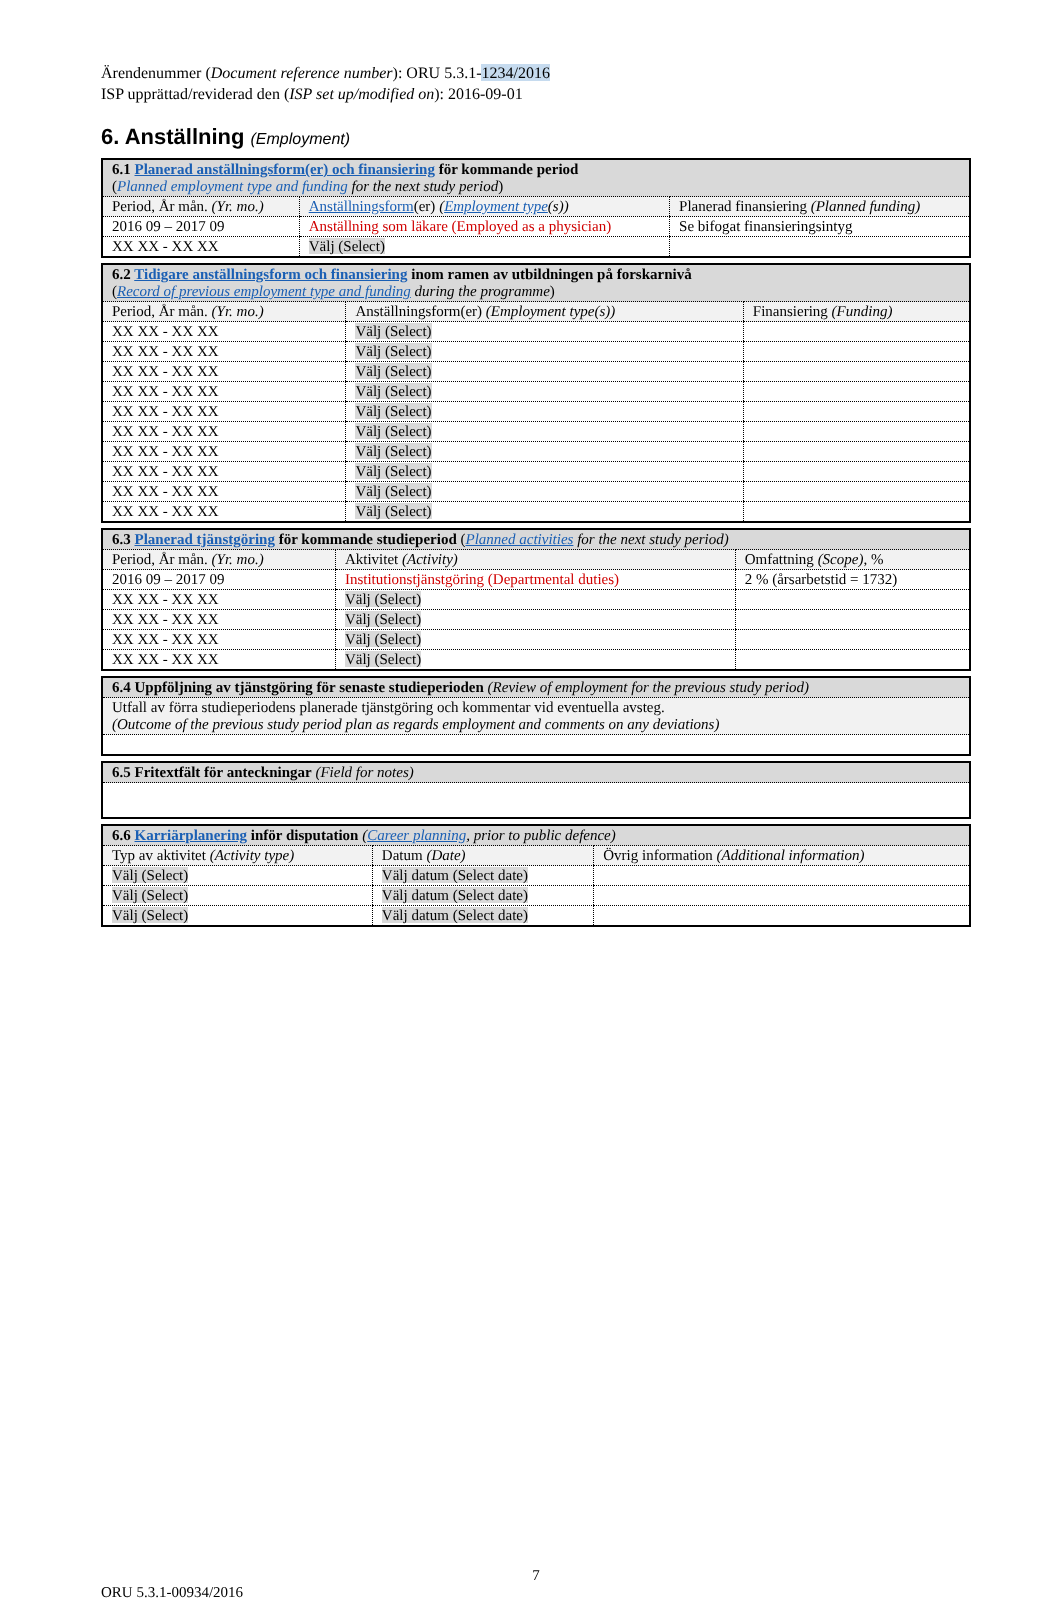Ärendenummer (Document reference number): ORU 5.3.1-1234/2016
ISP upprättad/reviderad den (ISP set up/modified on): 2016-09-01
6. Anställning (Employment)
| 6.1 Planerad anställningsform(er) och finansiering för kommande period ( Planned employment type and funding for the next study period ) | | |
| Period, År mån. (Yr. mo.) | Anställningsform (er) ( Employment type (s)) | Planerad finansiering (Planned funding) |
| 2016 09 – 2017 09 | Anställning som läkare (Employed as a physician) | Se bifogat finansieringsintyg |
| XX XX - XX XX | Välj (Select) | |
| 6.2 Tidigare anställningsform och finansiering inom ramen av utbildningen på forskarnivå ( Record of previous employment type and funding during the programme ) | | |
| Period, År mån. (Yr. mo.) | Anställningsform(er) (Employment type(s)) | Finansiering (Funding) |
| XX XX - XX XX | Välj (Select) | |
| XX XX - XX XX | Välj (Select) | |
| XX XX - XX XX | Välj (Select) | |
| XX XX - XX XX | Välj (Select) | |
| XX XX - XX XX | Välj (Select) | |
| XX XX - XX XX | Välj (Select) | |
| XX XX - XX XX | Välj (Select) | |
| XX XX - XX XX | Välj (Select) | |
| XX XX - XX XX | Välj (Select) | |
| XX XX - XX XX | Välj (Select) | |
| 6.3 Planerad tjänstgöring för kommande studieperiod ( Planned activities for the next study period) | | |
| Period, År mån. (Yr. mo.) | Aktivitet (Activity) | Omfattning (Scope) , % |
| 2016 09 – 2017 09 | Institutionstjänstgöring (Departmental duties) | 2 % (årsarbetstid = 1732) |
| XX XX - XX XX | Välj (Select) | |
| XX XX - XX XX | Välj (Select) | |
| XX XX - XX XX | Välj (Select) | |
| XX XX - XX XX | Välj (Select) | |
| 6.4 Uppföljning av tjänstgöring för senaste studieperioden (Review of employment for the previous study period) |
| Utfall av förra studieperiodens planerade tjänstgöring och kommentar vid eventuella avsteg. (Outcome of the previous study period plan as regards employment and comments on any deviations) |
| 6.5 Fritextfält för anteckningar (Field for notes) |
| 6.6 Karriärplanering inför disputation ( Career planning , prior to public defence) | | |
| Typ av aktivitet (Activity type) | Datum (Date) | Övrig information (Additional information) |
| Välj (Select) | Välj datum (Select date) | |
| Välj (Select) | Välj datum (Select date) | |
| Välj (Select) | Välj datum (Select date) | |
7
ORU 5.3.1-00934/2016